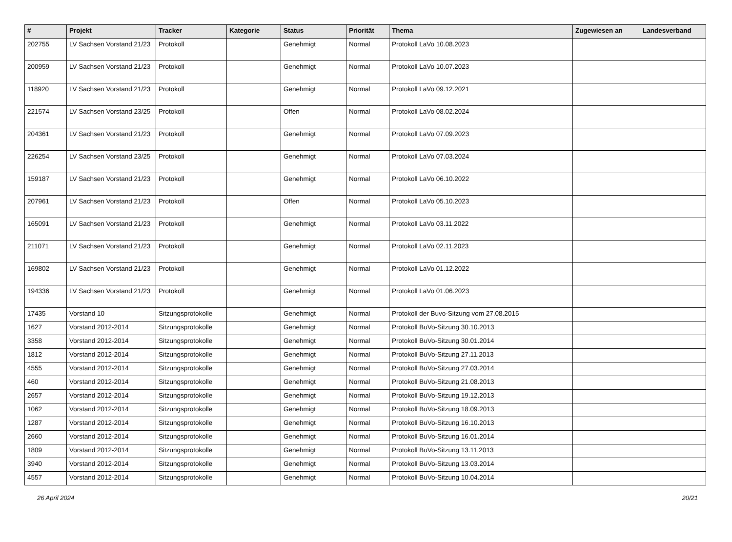| # | Projekt | Tracker | Kategorie | Status | Priorität | Thema | Zugewiesen an | Landesverband |
| --- | --- | --- | --- | --- | --- | --- | --- | --- |
| 202755 | LV Sachsen Vorstand 21/23 | Protokoll | | Genehmigt | Normal | Protokoll LaVo 10.08.2023 | | |
| 200959 | LV Sachsen Vorstand 21/23 | Protokoll | | Genehmigt | Normal | Protokoll LaVo 10.07.2023 | | |
| 118920 | LV Sachsen Vorstand 21/23 | Protokoll | | Genehmigt | Normal | Protokoll LaVo 09.12.2021 | | |
| 221574 | LV Sachsen Vorstand 23/25 | Protokoll | | Offen | Normal | Protokoll LaVo 08.02.2024 | | |
| 204361 | LV Sachsen Vorstand 21/23 | Protokoll | | Genehmigt | Normal | Protokoll LaVo 07.09.2023 | | |
| 226254 | LV Sachsen Vorstand 23/25 | Protokoll | | Genehmigt | Normal | Protokoll LaVo 07.03.2024 | | |
| 159187 | LV Sachsen Vorstand 21/23 | Protokoll | | Genehmigt | Normal | Protokoll LaVo 06.10.2022 | | |
| 207961 | LV Sachsen Vorstand 21/23 | Protokoll | | Offen | Normal | Protokoll LaVo 05.10.2023 | | |
| 165091 | LV Sachsen Vorstand 21/23 | Protokoll | | Genehmigt | Normal | Protokoll LaVo 03.11.2022 | | |
| 211071 | LV Sachsen Vorstand 21/23 | Protokoll | | Genehmigt | Normal | Protokoll LaVo 02.11.2023 | | |
| 169802 | LV Sachsen Vorstand 21/23 | Protokoll | | Genehmigt | Normal | Protokoll LaVo 01.12.2022 | | |
| 194336 | LV Sachsen Vorstand 21/23 | Protokoll | | Genehmigt | Normal | Protokoll LaVo 01.06.2023 | | |
| 17435 | Vorstand 10 | Sitzungsprotokolle | | Genehmigt | Normal | Protokoll der Buvo-Sitzung vom 27.08.2015 | | |
| 1627 | Vorstand 2012-2014 | Sitzungsprotokolle | | Genehmigt | Normal | Protokoll BuVo-Sitzung 30.10.2013 | | |
| 3358 | Vorstand 2012-2014 | Sitzungsprotokolle | | Genehmigt | Normal | Protokoll BuVo-Sitzung 30.01.2014 | | |
| 1812 | Vorstand 2012-2014 | Sitzungsprotokolle | | Genehmigt | Normal | Protokoll BuVo-Sitzung 27.11.2013 | | |
| 4555 | Vorstand 2012-2014 | Sitzungsprotokolle | | Genehmigt | Normal | Protokoll BuVo-Sitzung 27.03.2014 | | |
| 460 | Vorstand 2012-2014 | Sitzungsprotokolle | | Genehmigt | Normal | Protokoll BuVo-Sitzung 21.08.2013 | | |
| 2657 | Vorstand 2012-2014 | Sitzungsprotokolle | | Genehmigt | Normal | Protokoll BuVo-Sitzung 19.12.2013 | | |
| 1062 | Vorstand 2012-2014 | Sitzungsprotokolle | | Genehmigt | Normal | Protokoll BuVo-Sitzung 18.09.2013 | | |
| 1287 | Vorstand 2012-2014 | Sitzungsprotokolle | | Genehmigt | Normal | Protokoll BuVo-Sitzung 16.10.2013 | | |
| 2660 | Vorstand 2012-2014 | Sitzungsprotokolle | | Genehmigt | Normal | Protokoll BuVo-Sitzung 16.01.2014 | | |
| 1809 | Vorstand 2012-2014 | Sitzungsprotokolle | | Genehmigt | Normal | Protokoll BuVo-Sitzung 13.11.2013 | | |
| 3940 | Vorstand 2012-2014 | Sitzungsprotokolle | | Genehmigt | Normal | Protokoll BuVo-Sitzung 13.03.2014 | | |
| 4557 | Vorstand 2012-2014 | Sitzungsprotokolle | | Genehmigt | Normal | Protokoll BuVo-Sitzung 10.04.2014 | | |
26 April 2024 20/21